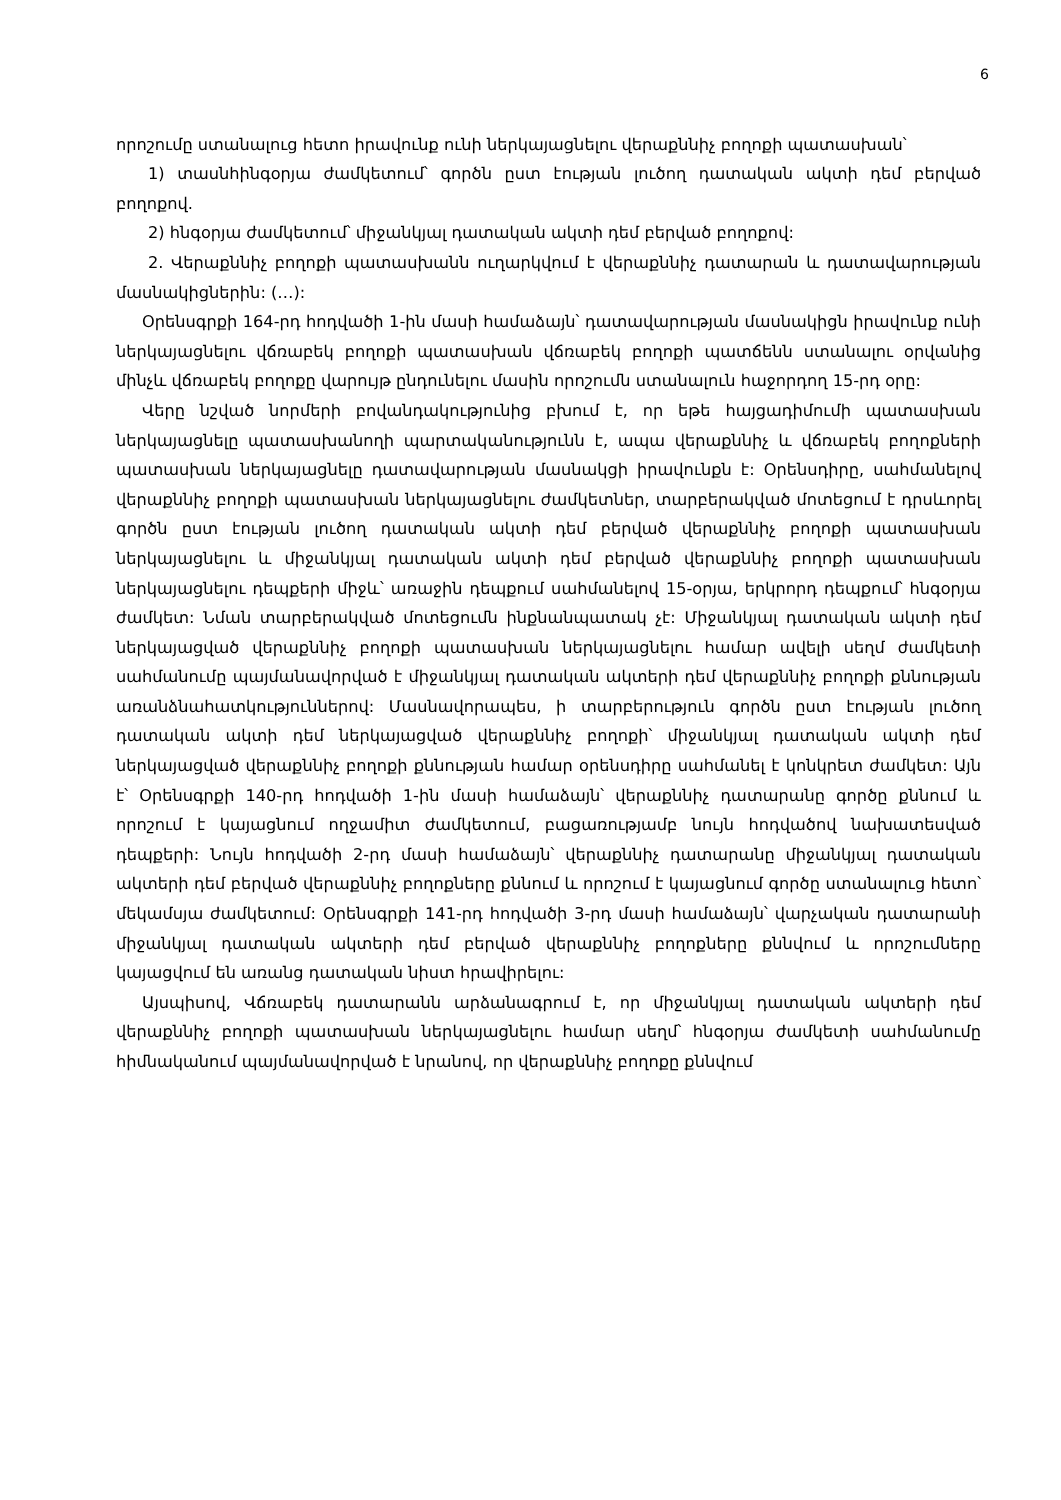6
որոշումը ստանալուց հետո իրավունք ունի ներկայացնելու վերաքննիչ բողոքի պատասխան՝
1) տասնհինգօրյա ժամկետում՝ գործն ըստ էության լուծող դատական ակտի դեմ բերված բողոքով.
2) հնգօրյա ժամկետում՝ միջանկյալ դատական ակտի դեմ բերված բողոքով:
2. Վերաքննիչ բողոքի պատասխանն ուղարկվում է վերաքննիչ դատարան և դատավարության մասնակիցներին: (…):
Օրենսգրքի 164-րդ հոդվածի 1-ին մասի համաձայն՝ դատավարության մասնակիցն իրավունք ունի ներկայացնելու վճռաբեկ բողոքի պատասխան վճռաբեկ բողոքի պատճենն ստանալու օրվանից մինչև վճռաբեկ բողոքը վարույթ ընդունելու մասին որոշումն ստանալուն հաջորդող 15-րդ օրը:
Վերը նշված նորմերի բովանդակությունից բխում է, որ եթե հայցադիմումի պատասխան ներկայացնելը պատասխանողի պարտականությունն է, ապա վերաքննիչ և վճռաբեկ բողոքների պատասխան ներկայացնելը դատավարության մասնակցի իրավունքն է: Օրենսդիրը, սահմանելով վերաքննիչ բողոքի պատասխան ներկայացնելու ժամկետներ, տարբերակված մոտեցում է դրսևորել գործն ըստ էության լուծող դատական ակտի դեմ բերված վերաքննիչ բողոքի պատասխան ներկայացնելու և միջանկյալ դատական ակտի դեմ բերված վերաքննիչ բողոքի պատասխան ներկայացնելու դեպքերի միջև՝ առաջին դեպքում սահմանելով 15-օրյա, երկրորդ դեպքում՝ հնգօրյա ժամկետ: Նման տարբերակված մոտեցումն ինքնանպատակ չէ: Միջանկյալ դատական ակտի դեմ ներկայացված վերաքննիչ բողոքի պատասխան ներկայացնելու համար ավելի սեղմ ժամկետի սահմանումը պայմանավորված է միջանկյալ դատական ակտերի դեմ վերաքննիչ բողոքի քննության առանձնահատկություններով: Մասնավորապես, ի տարբերություն գործն ըստ էության լուծող դատական ակտի դեմ ներկայացված վերաքննիչ բողոքի՝ միջանկյալ դատական ակտի դեմ ներկայացված վերաքննիչ բողոքի քննության համար օրենսդիրը սահմանել է կոնկրետ ժամկետ: Այն է՝ Օրենսգրքի 140-րդ հոդվածի 1-ին մասի համաձայն՝ վերաքննիչ դատարանը գործը քննում և որոշում է կայացնում ողջամիտ ժամկետում, բացառությամբ նույն հոդվածով նախատեսված դեպքերի: Նույն հոդվածի 2-րդ մասի համաձայն՝ վերաքննիչ դատարանը միջանկյալ դատական ակտերի դեմ բերված վերաքննիչ բողոքները քննում և որոշում է կայացնում գործը ստանալուց հետո՝ մեկամսյա ժամկետում: Օրենսգրքի 141-րդ հոդվածի 3-րդ մասի համաձայն՝ վարչական դատարանի միջանկյալ դատական ակտերի դեմ բերված վերաքննիչ բողոքները քննվում և որոշումները կայացվում են առանց դատական նիստ հրավիրելու:
Այսպիսով, Վճռաբեկ դատարանն արձանագրում է, որ միջանկյալ դատական ակտերի դեմ վերաքննիչ բողոքի պատասխան ներկայացնելու համար սեղմ՝ հնգօրյա ժամկետի սահմանումը հիմնականում պայմանավորված է նրանով, որ վերաքննիչ բողոքը քննվում